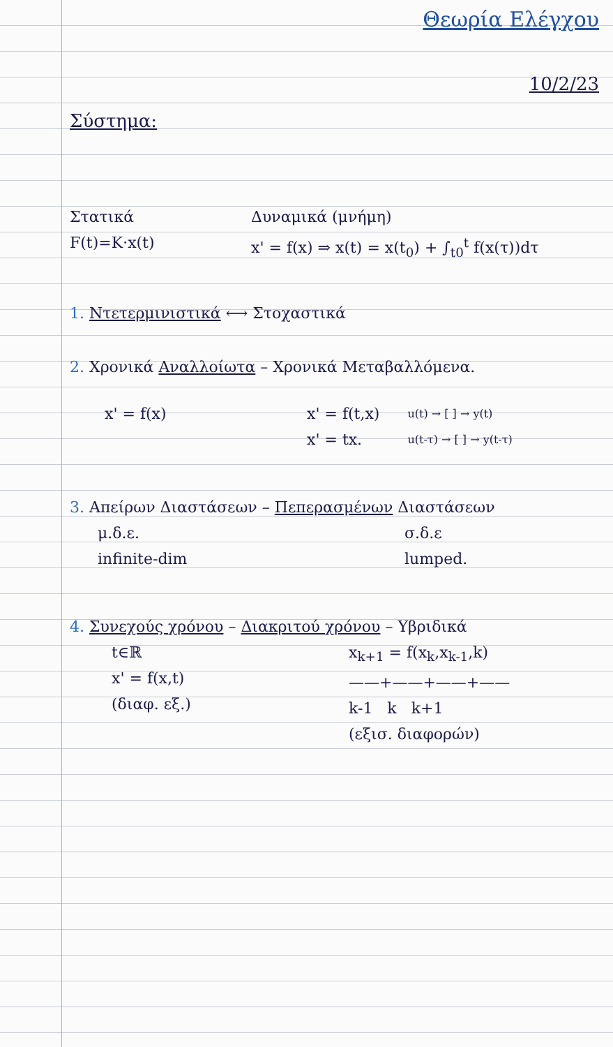Θεωρία Ελέγχου
10/2/23
Σύστημα:
Στατικά Δυναμικά (μνήμη)
F(t)=K·x(t) x' = f(x) ⇒ x(t) = x(t<sub>0</sub>) + ∫<sub>t0</sub><sup>t</sup> f(x(τ))dτ
1. Ντετερμινιστικά ⟷ Στοχαστικά
2. Χρονικά Αναλλοίωτα – Χρονικά Μεταβαλλόμενα.
x' = f(x) x' = f(t,x)
x' = tx. u(t) → [ ] → y(t)
u(t-τ) → [ ] → y(t-τ)
3. Απείρων Διαστάσεων – Πεπερασμένων Διαστάσεων
μ.δ.ε.
infinite-dim σ.δ.ε
lumped.
4. Συνεχούς χρόνου – Διακριτού χρόνου – Υβριδικά
t∈ℝ
x' = f(x,t)
(διαφ. εξ.) x<sub>k+1</sub> = f(x<sub>k</sub>,x<sub>k-1</sub>,k)
——+——+——+——
k-1 k k+1
(εξισ. διαφορών)